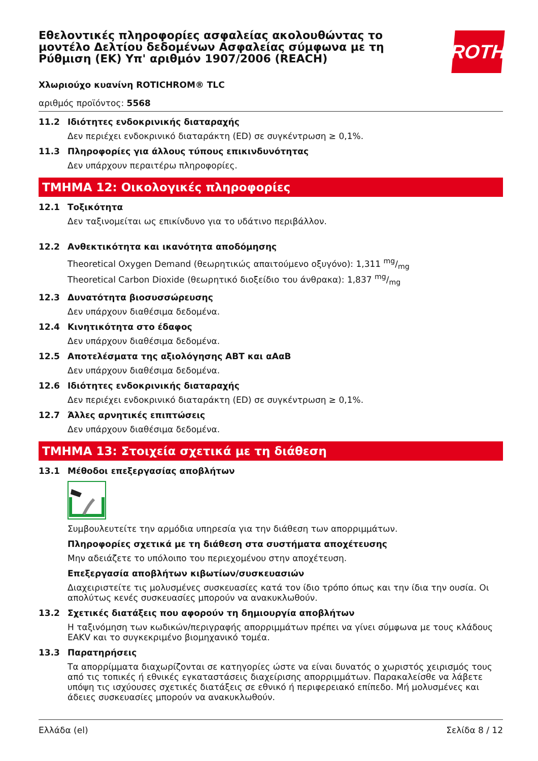ROTH
Εθελοντικές πληροφορίες ασφαλείας ακολουθώντας το μοντέλο Δελτίου δεδομένων Ασφαλείας σύμφωνα με τη Ρύθμιση (ΕΚ) Υπ' αριθμόν 1907/2006 (REACH)
Χλωριούχο κυανίνη ROTICHROM® TLC
αριθμός προϊόντος: 5568
11.2 Ιδιότητες ενδοκρινικής διαταραχής
Δεν περιέχει ενδοκρινικό διαταράκτη (ED) σε συγκέντρωση ≥ 0,1%.
11.3 Πληροφορίες για άλλους τύπους επικινδυνότητας
Δεν υπάρχουν περαιτέρω πληροφορίες.
ΤΜΗΜΑ 12: Οικολογικές πληροφορίες
12.1 Τοξικότητα
Δεν ταξινομείται ως επικίνδυνο για το υδάτινο περιβάλλον.
12.2 Ανθεκτικότητα και ικανότητα αποδόμησης
Theoretical Oxygen Demand (θεωρητικώς απαιτούμενο οξυγόνο): 1,311 mg/mg
Theoretical Carbon Dioxide (θεωρητικό διοξείδιο του άνθρακα): 1,837 mg/mg
12.3 Δυνατότητα βιοσυσσώρευσης
Δεν υπάρχουν διαθέσιμα δεδομένα.
12.4 Κινητικότητα στο έδαφος
Δεν υπάρχουν διαθέσιμα δεδομένα.
12.5 Αποτελέσματα της αξιολόγησης ΑΒΤ και αΑαΒ
Δεν υπάρχουν διαθέσιμα δεδομένα.
12.6 Ιδιότητες ενδοκρινικής διαταραχής
Δεν περιέχει ενδοκρινικό διαταράκτη (ED) σε συγκέντρωση ≥ 0,1%.
12.7 Άλλες αρνητικές επιπτώσεις
Δεν υπάρχουν διαθέσιμα δεδομένα.
ΤΜΗΜΑ 13: Στοιχεία σχετικά με τη διάθεση
13.1 Μέθοδοι επεξεργασίας αποβλήτων
Συμβουλευτείτε την αρμόδια υπηρεσία για την διάθεση των απορριμμάτων.
Πληροφορίες σχετικά με τη διάθεση στα συστήματα αποχέτευσης
Μην αδειάζετε το υπόλοιπο του περιεχομένου στην αποχέτευση.
Επεξεργασία αποβλήτων κιβωτίων/συσκευασιών
Διαχειριστείτε τις μολυσμένες συσκευασίες κατά τον ίδιο τρόπο όπως και την ίδια την ουσία. Οι απολύτως κενές συσκευασίες μπορούν να ανακυκλωθούν.
13.2 Σχετικές διατάξεις που αφορούν τη δημιουργία αποβλήτων
Η ταξινόμηση των κωδικών/περιγραφής απορριμμάτων πρέπει να γίνει σύμφωνα με τους κλάδους EAKV και το συγκεκριμένο βιομηχανικό τομέα.
13.3 Παρατηρήσεις
Τα απορρίμματα διαχωρίζονται σε κατηγορίες ώστε να είναι δυνατός ο χωριστός χειρισμός τους από τις τοπικές ή εθνικές εγκαταστάσεις διαχείρισης απορριμμάτων. Παρακαλείσθε να λάβετε υπόψη τις ισχύουσες σχετικές διατάξεις σε εθνικό ή περιφερειακό επίπεδο. Μή μολυσμένες και άδειες συσκευασίες μπορούν να ανακυκλωθούν.
Ελλάδα (el) Σελίδα 8 / 12